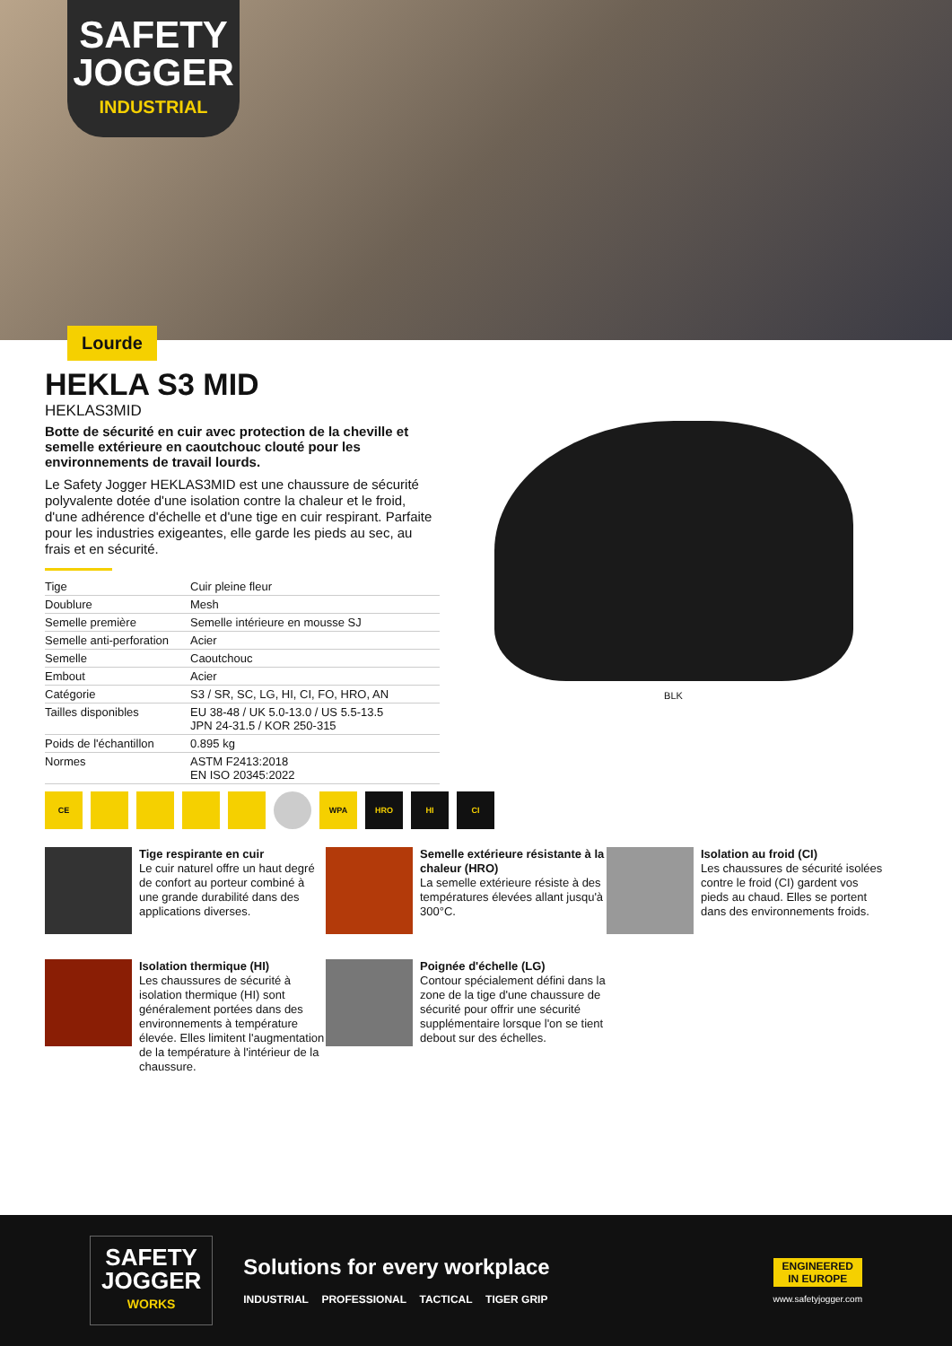SAFETY
JOGGER
INDUSTRIAL
Lourde
HEKLA S3 MID
HEKLAS3MID
Botte de sécurité en cuir avec protection de la cheville et semelle extérieure en caoutchouc clouté pour les environnements de travail lourds.
Le Safety Jogger HEKLAS3MID est une chaussure de sécurité polyvalente dotée d'une isolation contre la chaleur et le froid, d'une adhérence d'échelle et d'une tige en cuir respirant. Parfaite pour les industries exigeantes, elle garde les pieds au sec, au frais et en sécurité.
| Tige | Cuir pleine fleur |
| Doublure | Mesh |
| Semelle première | Semelle intérieure en mousse SJ |
| Semelle anti-perforation | Acier |
| Semelle | Caoutchouc |
| Embout | Acier |
| Catégorie | S3 / SR, SC, LG, HI, CI, FO, HRO, AN |
| Tailles disponibles | EU 38-48 / UK 5.0-13.0 / US 5.5-13.5 JPN 24-31.5 / KOR 250-315 |
| Poids de l'échantillon | 0.895 kg |
| Normes | ASTM F2413:2018 EN ISO 20345:2022 |
BLK
CE WPA HRO HI CI
Tige respirante en cuir
Le cuir naturel offre un haut degré de confort au porteur combiné à une grande durabilité dans des applications diverses.
Semelle extérieure résistante à la chaleur (HRO)
La semelle extérieure résiste à des températures élevées allant jusqu'à 300°C.
Isolation au froid (CI)
Les chaussures de sécurité isolées contre le froid (CI) gardent vos pieds au chaud. Elles se portent dans des environnements froids.
Isolation thermique (HI)
Les chaussures de sécurité à isolation thermique (HI) sont généralement portées dans des environnements à température élevée. Elles limitent l'augmentation de la température à l'intérieur de la chaussure.
Poignée d'échelle (LG)
Contour spécialement défini dans la zone de la tige d'une chaussure de sécurité pour offrir une sécurité supplémentaire lorsque l'on se tient debout sur des échelles.
SAFETY
JOGGER
WORKS
Solutions for every workplace
INDUSTRIAL PROFESSIONAL TACTICAL TIGER GRIP
ENGINEERED
IN EUROPE
www.safetyjogger.com